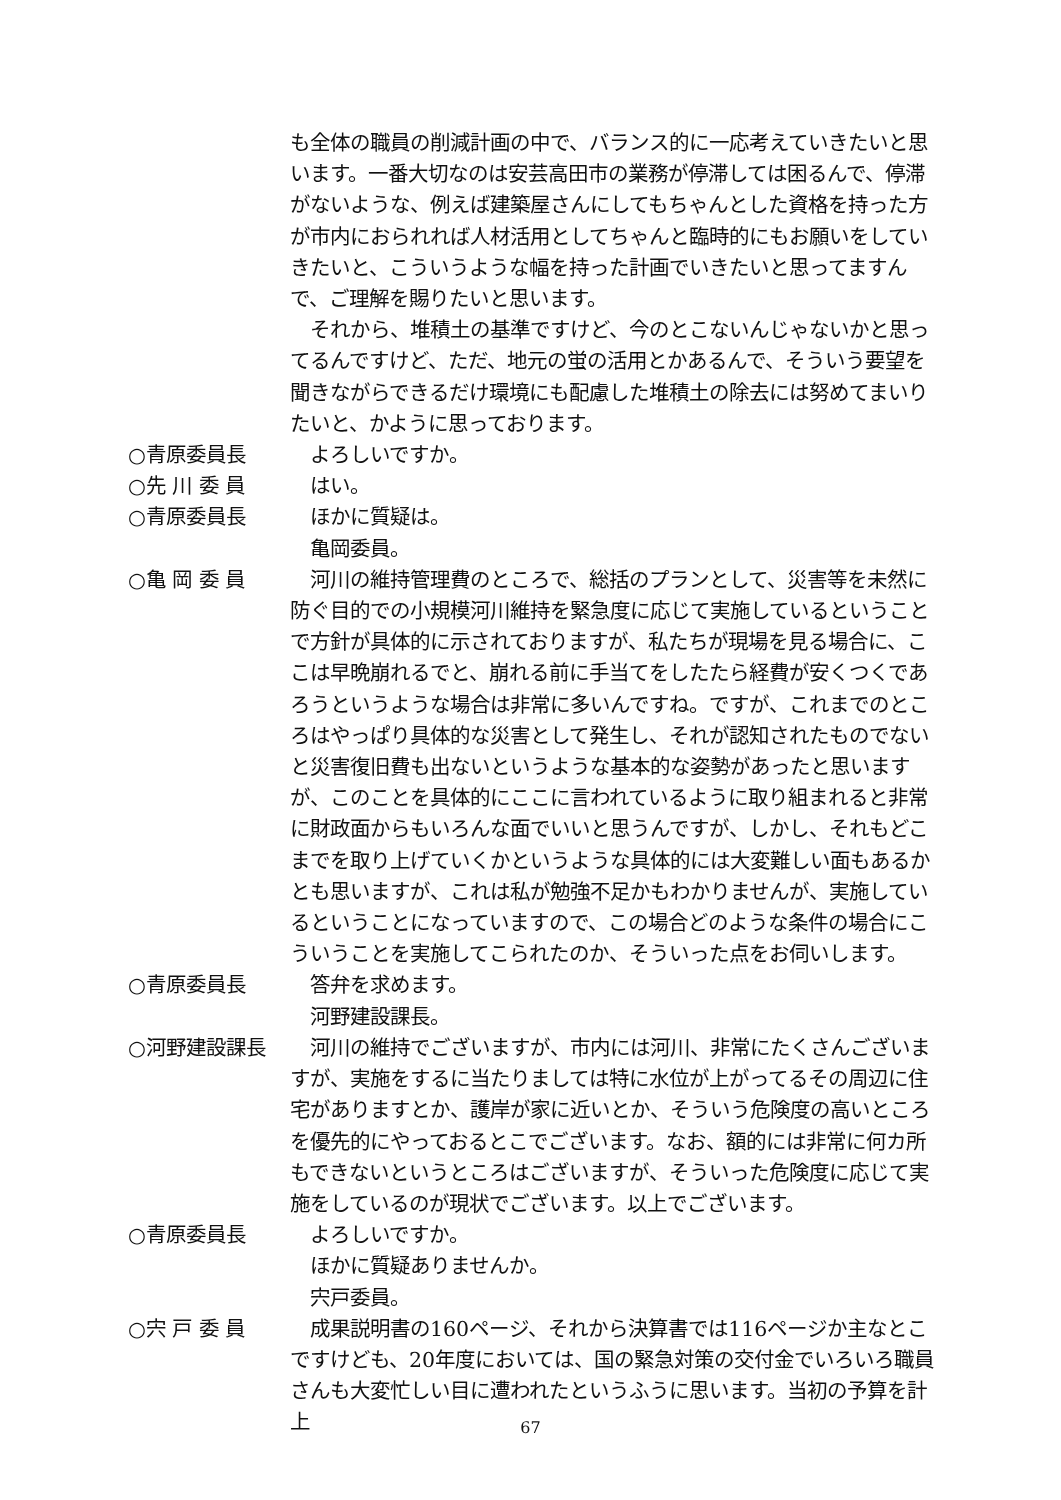も全体の職員の削減計画の中で、バランス的に一応考えていきたいと思います。一番大切なのは安芸高田市の業務が停滞しては困るんで、停滞がないような、例えば建築屋さんにしてもちゃんとした資格を持った方が市内におられれば人材活用としてちゃんと臨時的にもお願いをしていきたいと、こういうような幅を持った計画でいきたいと思ってますんで、ご理解を賜りたいと思います。
　それから、堆積土の基準ですけど、今のとこないんじゃないかと思ってるんですけど、ただ、地元の蛍の活用とかあるんで、そういう要望を聞きながらできるだけ環境にも配慮した堆積土の除去には努めてまいりたいと、かように思っております。
○青原委員長
　よろしいですか。
○先 川 委 員
　はい。
○青原委員長
　ほかに質疑は。
　亀岡委員。
○亀 岡 委 員
　河川の維持管理費のところで、総括のプランとして、災害等を未然に防ぐ目的での小規模河川維持を緊急度に応じて実施しているということで方針が具体的に示されておりますが、私たちが現場を見る場合に、ここは早晩崩れるでと、崩れる前に手当てをしたたら経費が安くつくであろうというような場合は非常に多いんですね。ですが、これまでのところはやっぱり具体的な災害として発生し、それが認知されたものでないと災害復旧費も出ないというような基本的な姿勢があったと思いますが、このことを具体的にここに言われているように取り組まれると非常に財政面からもいろんな面でいいと思うんですが、しかし、それもどこまでを取り上げていくかというような具体的には大変難しい面もあるかとも思いますが、これは私が勉強不足かもわかりませんが、実施しているということになっていますので、この場合どのような条件の場合にこういうことを実施してこられたのか、そういった点をお伺いします。
○青原委員長
　答弁を求めます。
　河野建設課長。
○河野建設課長
　河川の維持でございますが、市内には河川、非常にたくさんございますが、実施をするに当たりましては特に水位が上がってるその周辺に住宅がありますとか、護岸が家に近いとか、そういう危険度の高いところを優先的にやっておるとこでございます。なお、額的には非常に何カ所もできないというところはございますが、そういった危険度に応じて実施をしているのが現状でございます。以上でございます。
○青原委員長
　よろしいですか。
　ほかに質疑ありませんか。
　宍戸委員。
○宍 戸 委 員
　成果説明書の160ページ、それから決算書では116ページか主なとこですけども、20年度においては、国の緊急対策の交付金でいろいろ職員さんも大変忙しい目に遭われたというふうに思います。当初の予算を計上
67